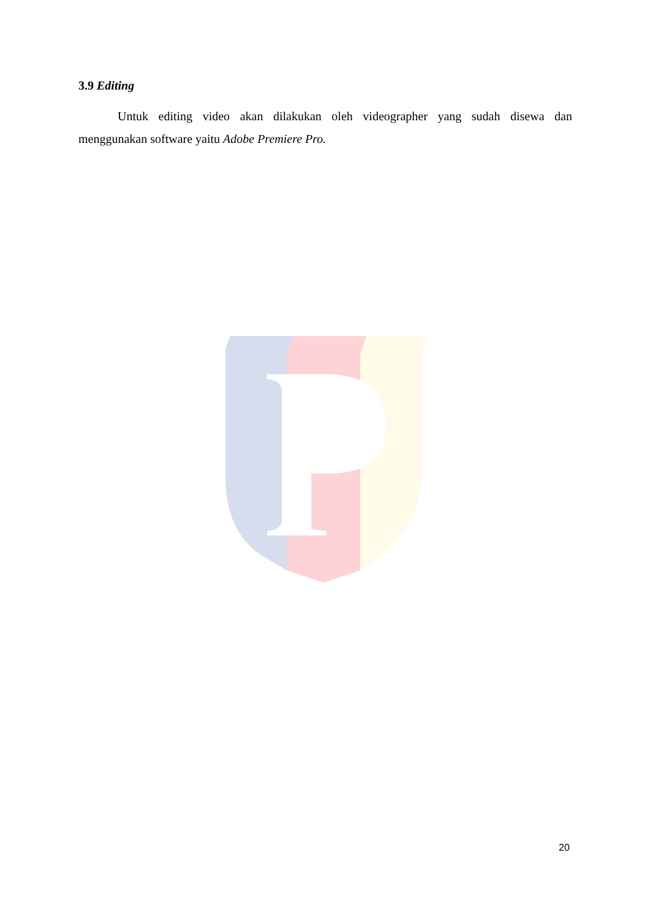3.9 Editing
Untuk editing video akan dilakukan oleh videographer yang sudah disewa dan menggunakan software yaitu Adobe Premiere Pro.
20